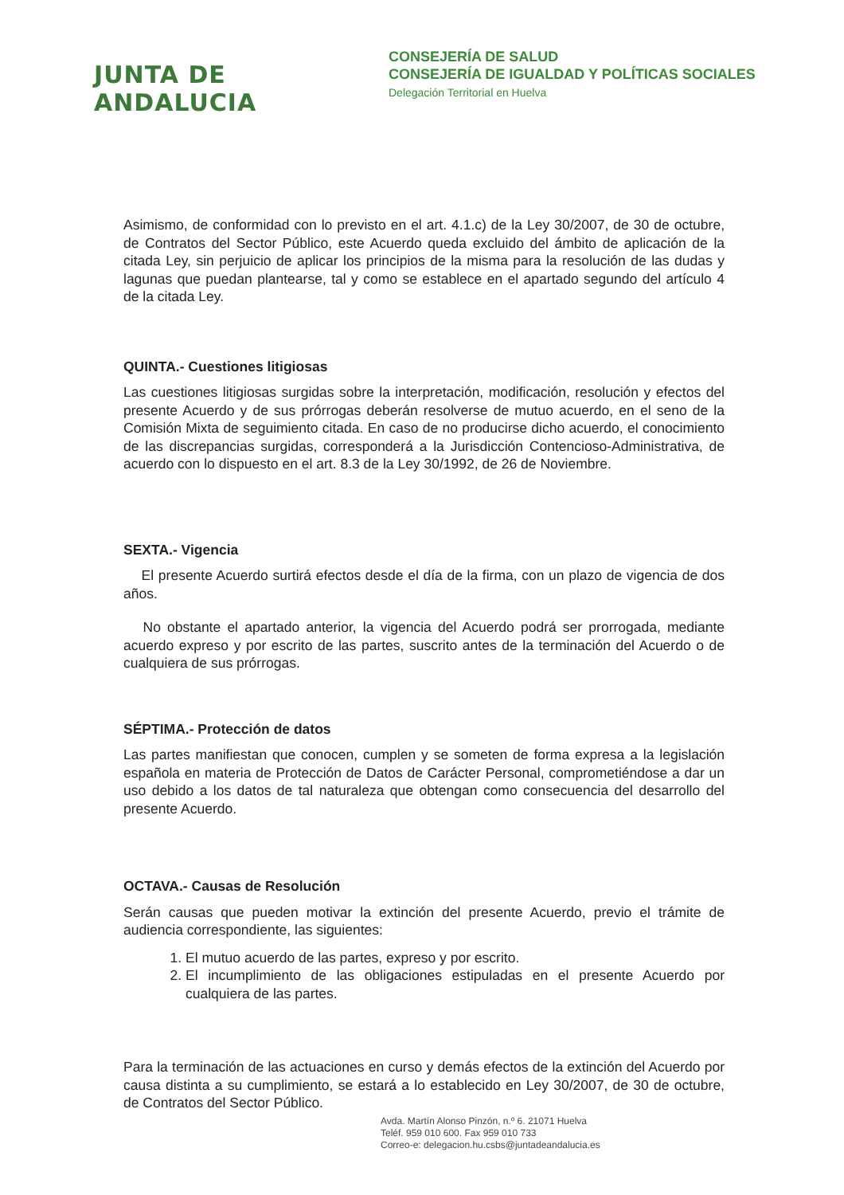JUNTA DE ANDALUCIA
CONSEJERÍA DE SALUD
CONSEJERÍA DE IGUALDAD Y POLÍTICAS SOCIALES
Delegación Territorial en Huelva
Asimismo, de conformidad con lo previsto en el art. 4.1.c) de la Ley 30/2007, de 30 de octubre, de Contratos del Sector Público, este Acuerdo queda excluido del ámbito de aplicación de la citada Ley, sin perjuicio de aplicar los principios de la misma para la resolución de las dudas y lagunas que puedan plantearse, tal y como se establece en el apartado segundo del artículo 4 de la citada Ley.
QUINTA.- Cuestiones litigiosas
Las cuestiones litigiosas surgidas sobre la interpretación, modificación, resolución y efectos del presente Acuerdo y de sus prórrogas deberán resolverse de mutuo acuerdo, en el seno de la Comisión Mixta de seguimiento citada. En caso de no producirse dicho acuerdo, el conocimiento de las discrepancias surgidas, corresponderá a la Jurisdicción Contencioso-Administrativa, de acuerdo con lo dispuesto en el art. 8.3 de la Ley 30/1992, de 26 de Noviembre.
SEXTA.- Vigencia
El presente Acuerdo surtirá efectos desde el día de la firma, con un plazo de vigencia de dos años.
No obstante el apartado anterior, la vigencia del Acuerdo podrá ser prorrogada, mediante acuerdo expreso y por escrito de las partes, suscrito antes de la terminación del Acuerdo o de cualquiera de sus prórrogas.
SÉPTIMA.- Protección de datos
Las partes manifiestan que conocen, cumplen y se someten de forma expresa a la legislación española en materia de Protección de Datos de Carácter Personal, comprometiéndose a dar un uso debido a los datos de tal naturaleza que obtengan como consecuencia del desarrollo del presente Acuerdo.
OCTAVA.- Causas de Resolución
Serán causas que pueden motivar la extinción del presente Acuerdo, previo el trámite de audiencia correspondiente, las siguientes:
1. El mutuo acuerdo de las partes, expreso y por escrito.
2. El incumplimiento de las obligaciones estipuladas en el presente Acuerdo por cualquiera de las partes.
Para la terminación de las actuaciones en curso y demás efectos de la extinción del Acuerdo por causa distinta a su cumplimiento, se estará a lo establecido en Ley 30/2007, de 30 de octubre, de Contratos del Sector Público.
Avda. Martín Alonso Pinzón, n.º 6. 21071 Huelva
Teléf. 959 010 600. Fax 959 010 733
Correo-e: delegacion.hu.csbs@juntadeandalucia.es